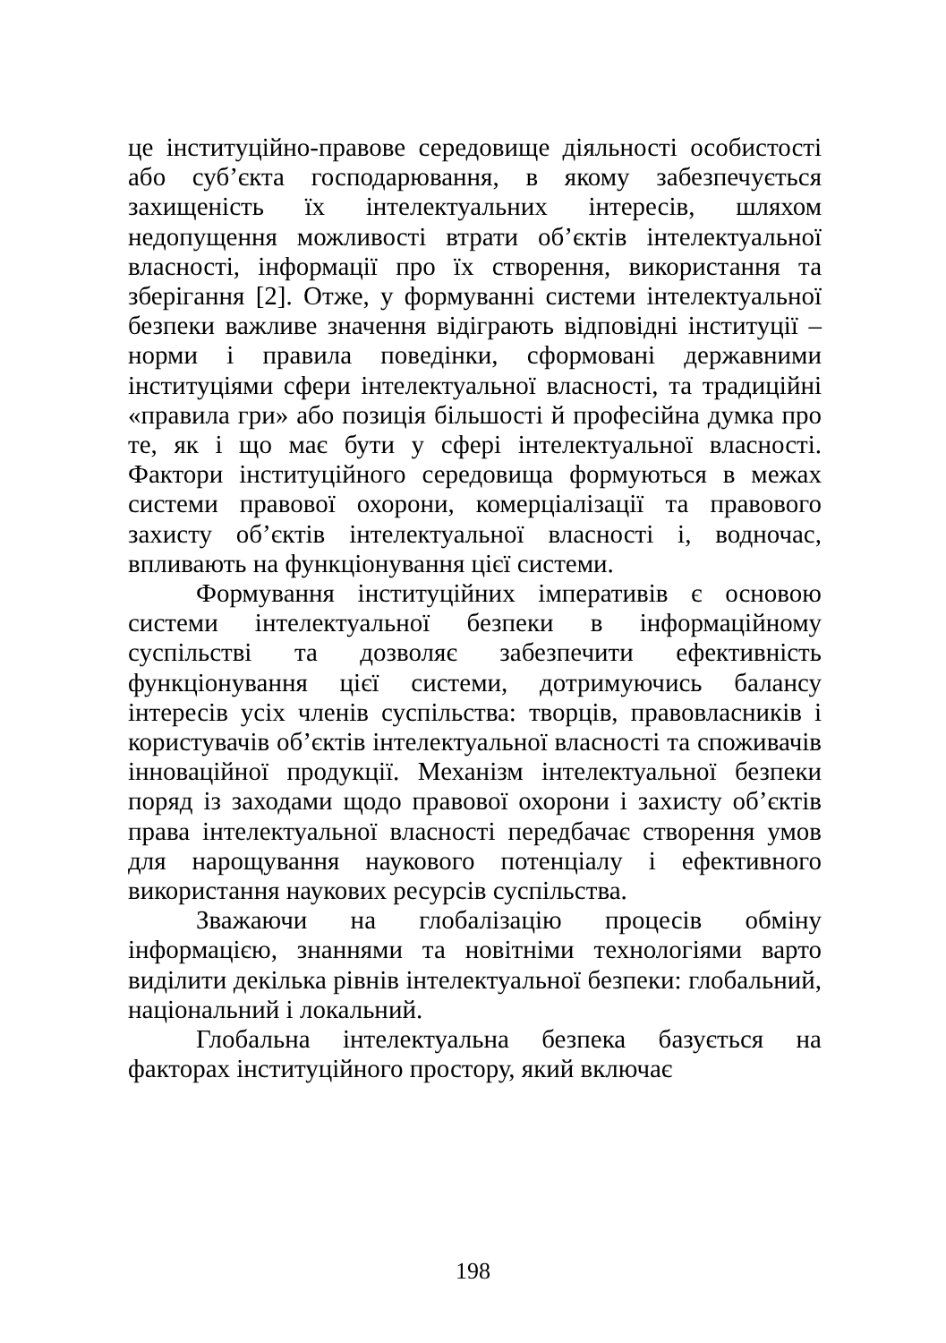це інституційно-правове середовище діяльності особистості або суб’єкта господарювання, в якому забезпечується захищеність їх інтелектуальних інтересів, шляхом недопущення можливості втрати об’єктів інтелектуальної власності, інформації про їх створення, використання та зберігання [2]. Отже, у формуванні системи інтелектуальної безпеки важливе значення відіграють відповідні інституції – норми і правила поведінки, сформовані державними інституціями сфери інтелектуальної власності, та традиційні «правила гри» або позиція більшості й професійна думка про те, як і що має бути у сфері інтелектуальної власності. Фактори інституційного середовища формуються в межах системи правової охорони, комерціалізації та правового захисту об’єктів інтелектуальної власності і, водночас, впливають на функціонування цієї системи.
Формування інституційних імперативів є основою системи інтелектуальної безпеки в інформаційному суспільстві та дозволяє забезпечити ефективність функціонування цієї системи, дотримуючись балансу інтересів усіх членів суспільства: творців, правовласників і користувачів об’єктів інтелектуальної власності та споживачів інноваційної продукції. Механізм інтелектуальної безпеки поряд із заходами щодо правової охорони і захисту об’єктів права інтелектуальної власності передбачає створення умов для нарощування наукового потенціалу і ефективного використання наукових ресурсів суспільства.
Зважаючи на глобалізацію процесів обміну інформацією, знаннями та новітніми технологіями варто виділити декілька рівнів інтелектуальної безпеки: глобальний, національний і локальний.
Глобальна інтелектуальна безпека базується на факторах інституційного простору, який включає
198